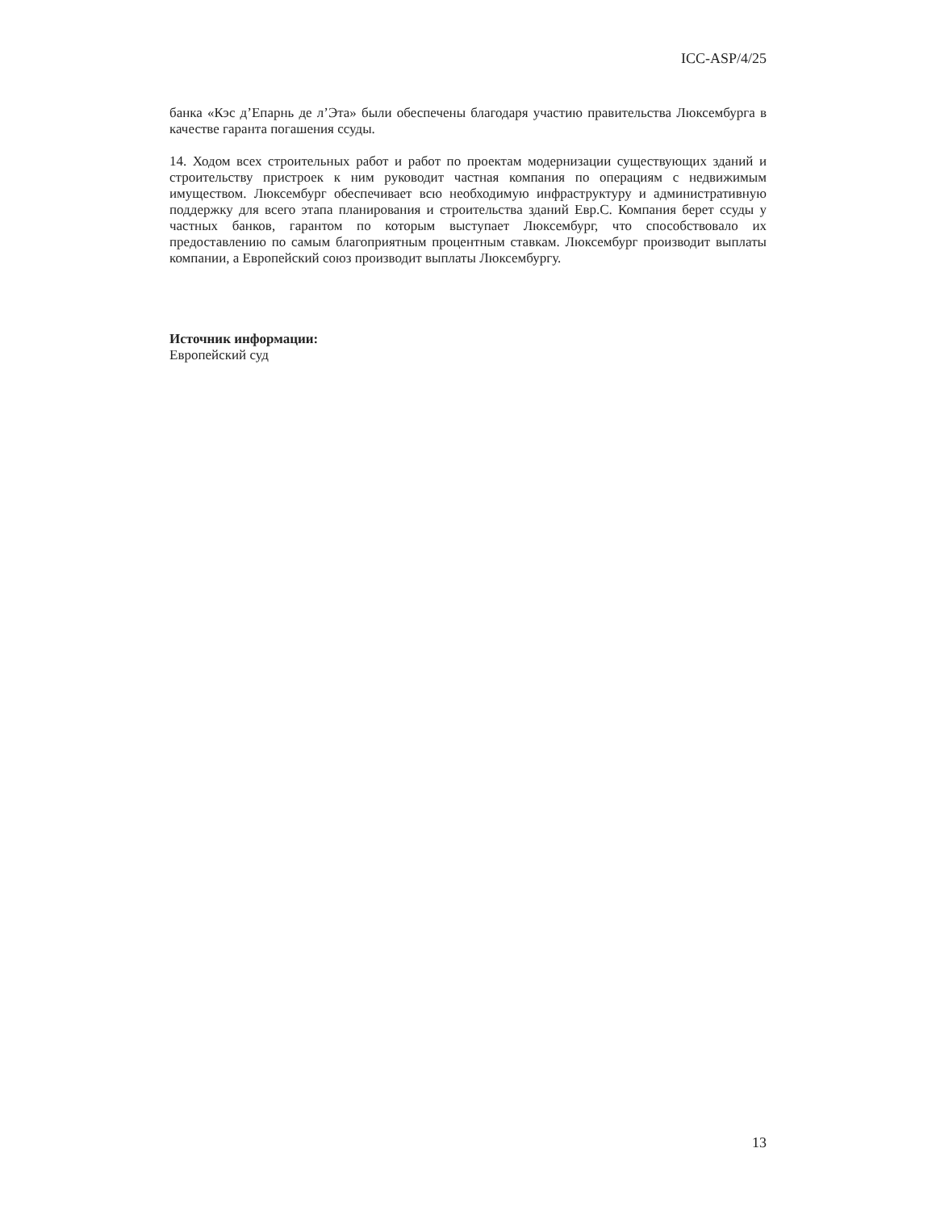ICC-ASP/4/25
банка «Кэс д’Епарнь де л’Эта» были обеспечены благодаря участию правительства Люксембурга в качестве гаранта погашения ссуды.
14. Ходом всех строительных работ и работ по проектам модернизации существующих зданий и строительству пристроек к ним руководит частная компания по операциям с недвижимым имуществом. Люксембург обеспечивает всю необходимую инфраструктуру и административную поддержку для всего этапа планирования и строительства зданий Евр.С. Компания берет ссуды у частных банков, гарантом по которым выступает Люксембург, что способствовало их предоставлению по самым благоприятным процентным ставкам. Люксембург производит выплаты компании, а Европейский союз производит выплаты Люксембургу.
Источник информации:
Европейский суд
13